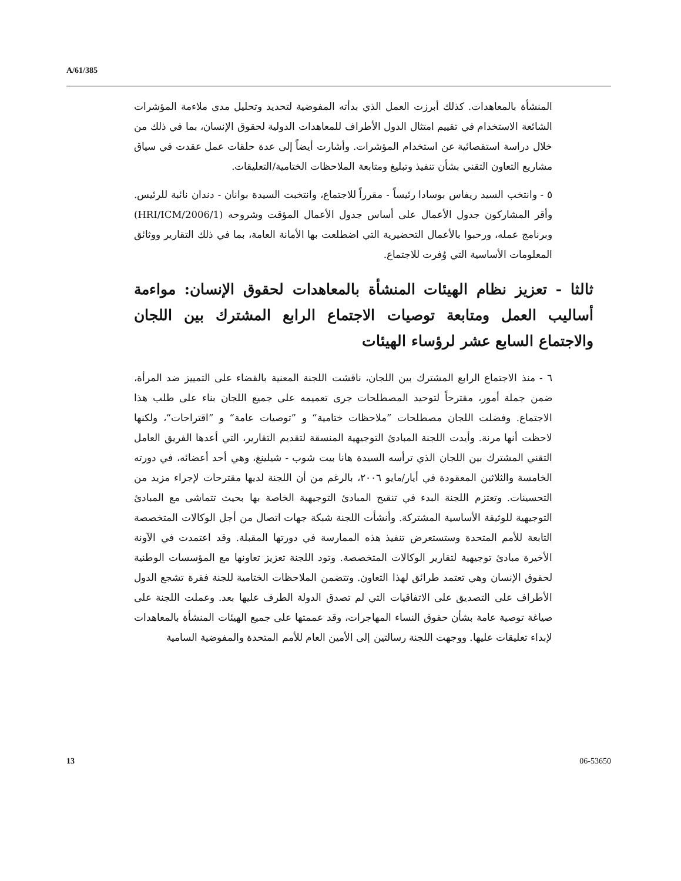A/61/385
المنشأة بالمعاهدات. كذلك أبرزت العمل الذي بدأته المفوضية لتحديد وتحليل مدى ملاءمة المؤشرات الشائعة الاستخدام في تقييم امتثال الدول الأطراف للمعاهدات الدولية لحقوق الإنسان، بما في ذلك من خلال دراسة استقصائية عن استخدام المؤشرات. وأشارت أيضاً إلى عدة حلقات عمل عقدت في سياق مشاريع التعاون التقني بشأن تنفيذ وتبليغ ومتابعة الملاحظات الختامية/التعليقات.
٥ - وانتخب السيد ريفاس بوسادا رئيساً - مقرراً للاجتماع، وانتخبت السيدة بوانان - دندان نائبة للرئيس. وأقر المشاركون جدول الأعمال على أساس جدول الأعمال المؤقت وشروحه (HRI/ICM/2006/1) وبرنامج عمله، ورحبوا بالأعمال التحضيرية التي اضطلعت بها الأمانة العامة، بما في ذلك التقارير ووثائق المعلومات الأساسية التي وُفرت للاجتماع.
ثالثا - تعزيز نظام الهيئات المنشأة بالمعاهدات لحقوق الإنسان: مواءمة أساليب العمل ومتابعة توصيات الاجتماع الرابع المشترك بين اللجان والاجتماع السابع عشر لرؤساء الهيئات
٦ - منذ الاجتماع الرابع المشترك بين اللجان، ناقشت اللجنة المعنية بالقضاء على التمييز ضد المرأة، ضمن جملة أمور، مقترحاً لتوحيد المصطلحات جرى تعميمه على جميع اللجان بناء على طلب هذا الاجتماع. وفضلت اللجان مصطلحات ”ملاحظات ختامية“ و ”توصيات عامة“ و ”اقتراحات“، ولكنها لاحظت أنها مرنة. وأيدت اللجنة المبادئ التوجيهية المنسقة لتقديم التقارير، التي أعدها الفريق العامل التقني المشترك بين اللجان الذي ترأسه السيدة هانا بيت شوب - شيلينغ، وهي أحد أعضائه، في دورته الخامسة والثلاثين المعقودة في أيار/مايو ٢٠٠٦، بالرغم من أن اللجنة لديها مقترحات لإجراء مزيد من التحسينات. وتعتزم اللجنة البدء في تنقيح المبادئ التوجيهية الخاصة بها بحيث تتماشى مع المبادئ التوجيهية للوثيقة الأساسية المشتركة. وأنشأت اللجنة شبكة جهات اتصال من أجل الوكالات المتخصصة التابعة للأمم المتحدة وستستعرض تنفيذ هذه الممارسة في دورتها المقبلة. وقد اعتمدت في الآونة الأخيرة مبادئ توجيهية لتقارير الوكالات المتخصصة. وتود اللجنة تعزيز تعاونها مع المؤسسات الوطنية لحقوق الإنسان وهي تعتمد طرائق لهذا التعاون. وتتضمن الملاحظات الختامية للجنة فقرة تشجع الدول الأطراف على التصديق على الاتفاقيات التي لم تصدق الدولة الطرف عليها بعد. وعملت اللجنة على صياغة توصية عامة بشأن حقوق النساء المهاجرات، وقد عممتها على جميع الهيئات المنشأة بالمعاهدات لإبداء تعليقات عليها. ووجهت اللجنة رسالتين إلى الأمين العام للأمم المتحدة والمفوضية السامية
13 06-53650